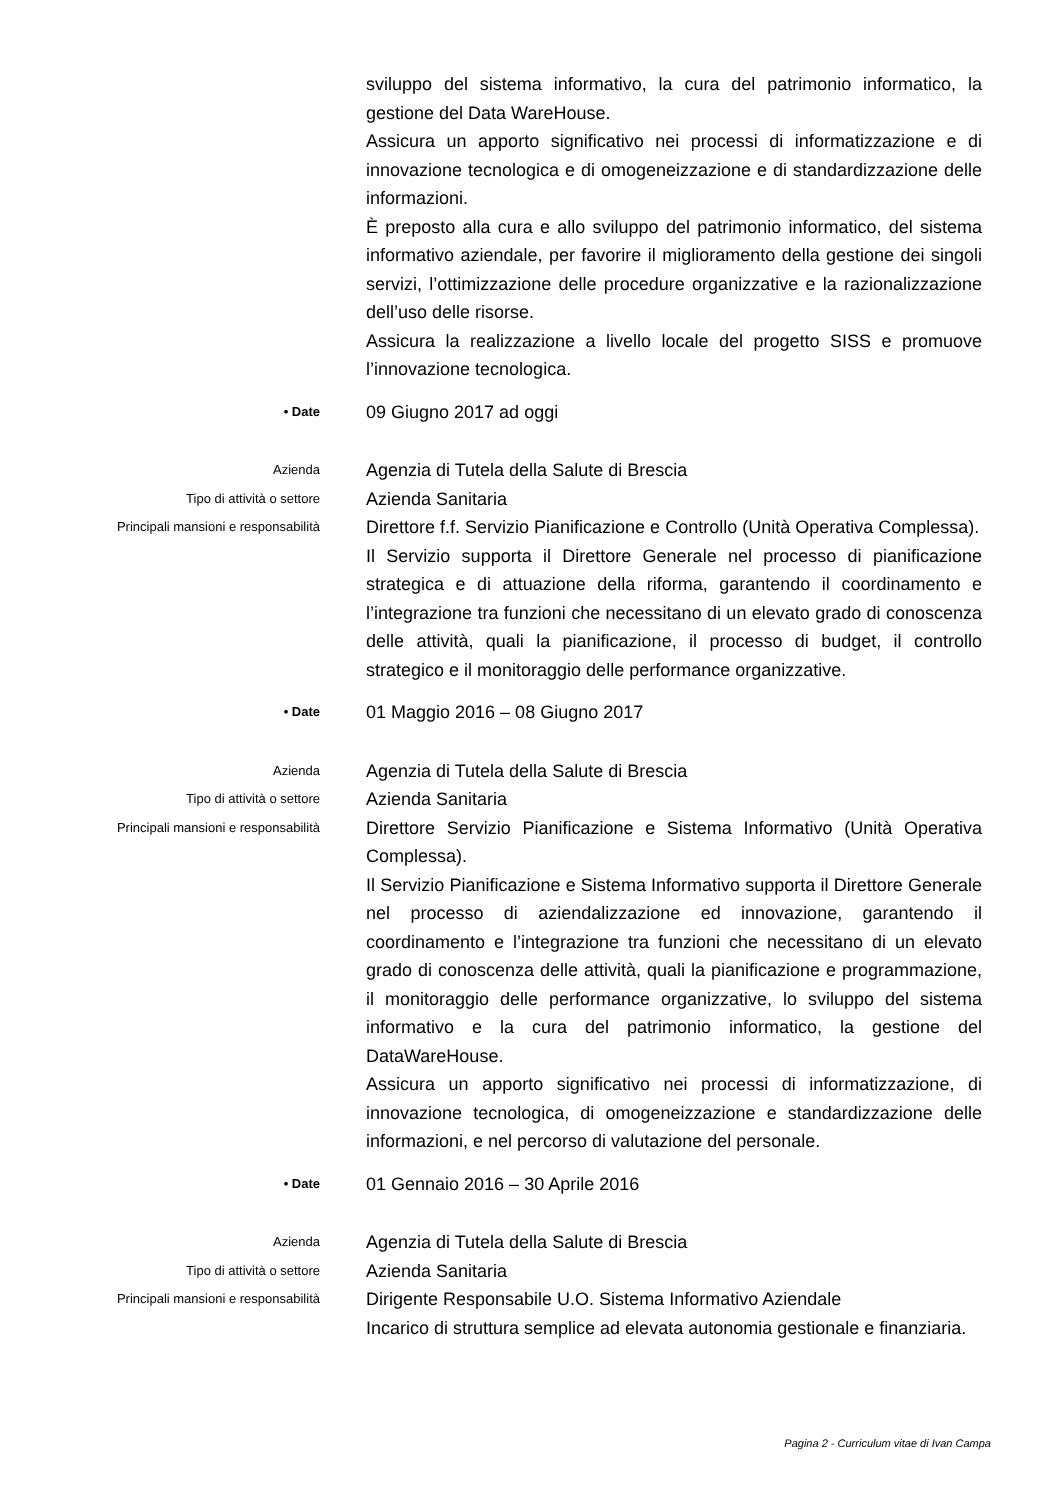sviluppo del sistema informativo, la cura del patrimonio informatico, la gestione del Data WareHouse.
Assicura un apporto significativo nei processi di informatizzazione e di innovazione tecnologica e di omogeneizzazione e di standardizzazione delle informazioni.
È preposto alla cura e allo sviluppo del patrimonio informatico, del sistema informativo aziendale, per favorire il miglioramento della gestione dei singoli servizi, l’ottimizzazione delle procedure organizzative e la razionalizzazione dell’uso delle risorse.
Assicura la realizzazione a livello locale del progetto SISS e promuove l’innovazione tecnologica.
• Date
09 Giugno 2017 ad oggi
Azienda
Agenzia di Tutela della Salute di Brescia
Tipo di attività o settore
Azienda Sanitaria
Principali mansioni e responsabilità
Direttore f.f. Servizio Pianificazione e Controllo (Unità Operativa Complessa).
Il Servizio supporta il Direttore Generale nel processo di pianificazione strategica e di attuazione della riforma, garantendo il coordinamento e l’integrazione tra funzioni che necessitano di un elevato grado di conoscenza delle attività, quali la pianificazione, il processo di budget, il controllo strategico e il monitoraggio delle performance organizzative.
• Date
01 Maggio 2016 – 08 Giugno 2017
Azienda
Agenzia di Tutela della Salute di Brescia
Tipo di attività o settore
Azienda Sanitaria
Principali mansioni e responsabilità
Direttore Servizio Pianificazione e Sistema Informativo (Unità Operativa Complessa).
Il Servizio Pianificazione e Sistema Informativo supporta il Direttore Generale nel processo di aziendalizzazione ed innovazione, garantendo il coordinamento e l’integrazione tra funzioni che necessitano di un elevato grado di conoscenza delle attività, quali la pianificazione e programmazione, il monitoraggio delle performance organizzative, lo sviluppo del sistema informativo e la cura del patrimonio informatico, la gestione del DataWareHouse.
Assicura un apporto significativo nei processi di informatizzazione, di innovazione tecnologica, di omogeneizzazione e standardizzazione delle informazioni, e nel percorso di valutazione del personale.
• Date
01 Gennaio 2016 – 30 Aprile 2016
Azienda
Agenzia di Tutela della Salute di Brescia
Tipo di attività o settore
Azienda Sanitaria
Principali mansioni e responsabilità
Dirigente Responsabile U.O. Sistema Informativo Aziendale
Incarico di struttura semplice ad elevata autonomia gestionale e finanziaria.
Pagina 2 - Curriculum vitae di Ivan Campa